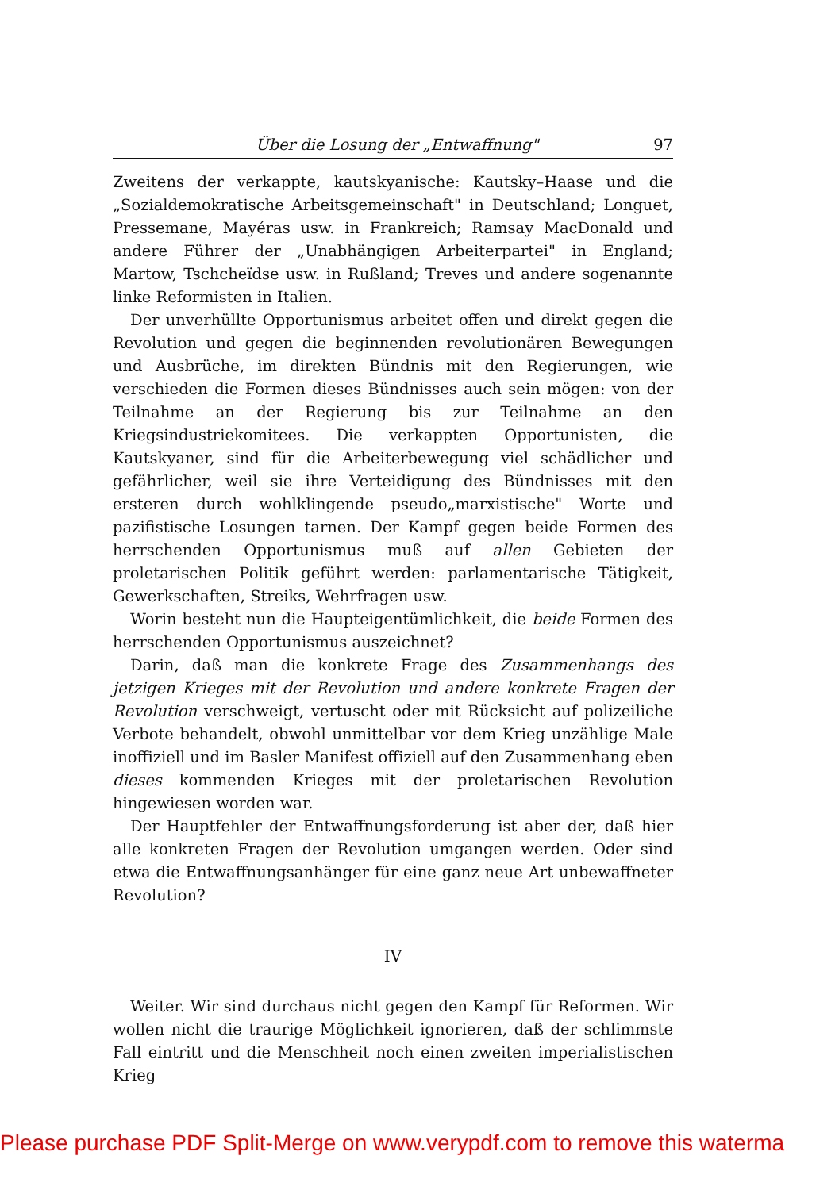Über die Losung der „Entwaffnung" 97
Zweitens der verkappte, kautskyanische: Kautsky–Haase und die „Sozialdemokratische Arbeitsgemeinschaft" in Deutschland; Longuet, Pressemane, Mayéras usw. in Frankreich; Ramsay MacDonald und andere Führer der „Unabhängigen Arbeiterpartei" in England; Martow, Tschcheïdse usw. in Rußland; Treves und andere sogenannte linke Reformisten in Italien.
Der unverhüllte Opportunismus arbeitet offen und direkt gegen die Revolution und gegen die beginnenden revolutionären Bewegungen und Ausbrüche, im direkten Bündnis mit den Regierungen, wie verschieden die Formen dieses Bündnisses auch sein mögen: von der Teilnahme an der Regierung bis zur Teilnahme an den Kriegsindustriekomitees. Die verkappten Opportunisten, die Kautskyaner, sind für die Arbeiterbewegung viel schädlicher und gefährlicher, weil sie ihre Verteidigung des Bündnisses mit den ersteren durch wohlklingende pseudo„marxistische" Worte und pazifistische Losungen tarnen. Der Kampf gegen beide Formen des herrschenden Opportunismus muß auf allen Gebieten der proletarischen Politik geführt werden: parlamentarische Tätigkeit, Gewerkschaften, Streiks, Wehrfragen usw.
Worin besteht nun die Haupteigentümlichkeit, die beide Formen des herrschenden Opportunismus auszeichnet?
Darin, daß man die konkrete Frage des Zusammenhangs des jetzigen Krieges mit der Revolution und andere konkrete Fragen der Revolution verschweigt, vertuscht oder mit Rücksicht auf polizeiliche Verbote behandelt, obwohl unmittelbar vor dem Krieg unzählige Male inoffiziell und im Basler Manifest offiziell auf den Zusammenhang eben dieses kommenden Krieges mit der proletarischen Revolution hingewiesen worden war.
Der Hauptfehler der Entwaffnungsforderung ist aber der, daß hier alle konkreten Fragen der Revolution umgangen werden. Oder sind etwa die Entwaffnungsanhänger für eine ganz neue Art unbewaffneter Revolution?
IV
Weiter. Wir sind durchaus nicht gegen den Kampf für Reformen. Wir wollen nicht die traurige Möglichkeit ignorieren, daß der schlimmste Fall eintritt und die Menschheit noch einen zweiten imperialistischen Krieg
Please purchase PDF Split-Merge on www.verypdf.com to remove this waterma